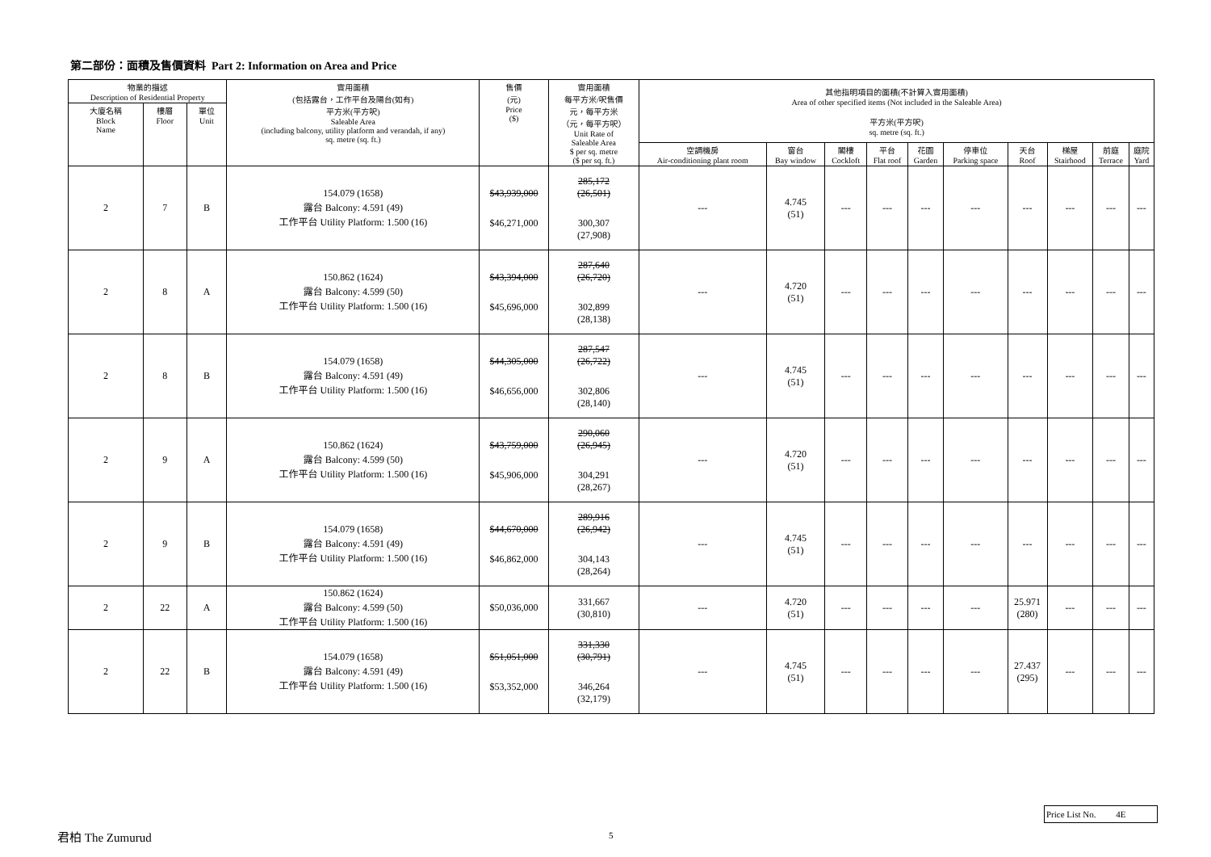第二部份：面積及售價資料 Part 2: Information on Area and Price
| 物業的描述 Description of Residential Property | | | 實用面積 (包括露台，工作平台及陽台(如有) 平方米(平方呎) Saleable Area (including balcony, utility platform and verandah, if any) sq. metre (sq. ft.) | 售價 (元) Price ($) | 實用面積 每平方米/呎售價 元，每平方米 （元，每平方呎） Unit Rate of Saleable Area $ per sq. metre ($ per sq. ft.) | 其他指明項目的面積(不計算入實用面積) Area of other specified items (Not included in the Saleable Area) 平方米(平方呎) sq. metre (sq. ft.) | | | | | | | | | |
| --- | --- | --- | --- | --- | --- | --- | --- | --- | --- | --- | --- | --- | --- | --- | --- |
| 大廈名稱 Block Name | 樓層 Floor | 單位 Unit | | | | | | | | | | | | | |
| | | | | | | 空調機房 Air-conditioning plant room | 窗台 Bay window | 閣樓 Cockloft | 平台 Flat roof | 花園 Garden | 停車位 Parking space | 天台 Roof | 梯屋 Stairhood | 前庭 Terrace | 庭院 Yard |
| 2 | 7 | B | 154.079 (1658) 露台 Balcony: 4.591 (49) 工作平台 Utility Platform: 1.500 (16) | $43,939,000 $46,271,000 | 285,172 (26,501) 300,307 (27,908) | --- | 4.745 (51) | --- | --- | --- | --- | --- | --- | --- | --- |
| 2 | 8 | A | 150.862 (1624) 露台 Balcony: 4.599 (50) 工作平台 Utility Platform: 1.500 (16) | $43,394,000 $45,696,000 | 287,640 (26,720) 302,899 (28,138) | --- | 4.720 (51) | --- | --- | --- | --- | --- | --- | --- | --- |
| 2 | 8 | B | 154.079 (1658) 露台 Balcony: 4.591 (49) 工作平台 Utility Platform: 1.500 (16) | $44,305,000 $46,656,000 | 287,547 (26,722) 302,806 (28,140) | --- | 4.745 (51) | --- | --- | --- | --- | --- | --- | --- | --- |
| 2 | 9 | A | 150.862 (1624) 露台 Balcony: 4.599 (50) 工作平台 Utility Platform: 1.500 (16) | $43,759,000 $45,906,000 | 290,060 (26,945) 304,291 (28,267) | --- | 4.720 (51) | --- | --- | --- | --- | --- | --- | --- | --- |
| 2 | 9 | B | 154.079 (1658) 露台 Balcony: 4.591 (49) 工作平台 Utility Platform: 1.500 (16) | $44,670,000 $46,862,000 | 289,916 (26,942) 304,143 (28,264) | --- | 4.745 (51) | --- | --- | --- | --- | --- | --- | --- | --- |
| 2 | 22 | A | 150.862 (1624) 露台 Balcony: 4.599 (50) 工作平台 Utility Platform: 1.500 (16) | $50,036,000 | 331,667 (30,810) | --- | 4.720 (51) | --- | --- | --- | --- | 25.971 (280) | --- | --- | --- |
| 2 | 22 | B | 154.079 (1658) 露台 Balcony: 4.591 (49) 工作平台 Utility Platform: 1.500 (16) | $51,051,000 $53,352,000 | 331,330 (30,791) 346,264 (32,179) | --- | 4.745 (51) | --- | --- | --- | --- | 27.437 (295) | --- | --- | --- |
Price List No. 4E
君柏 The Zumurud 5